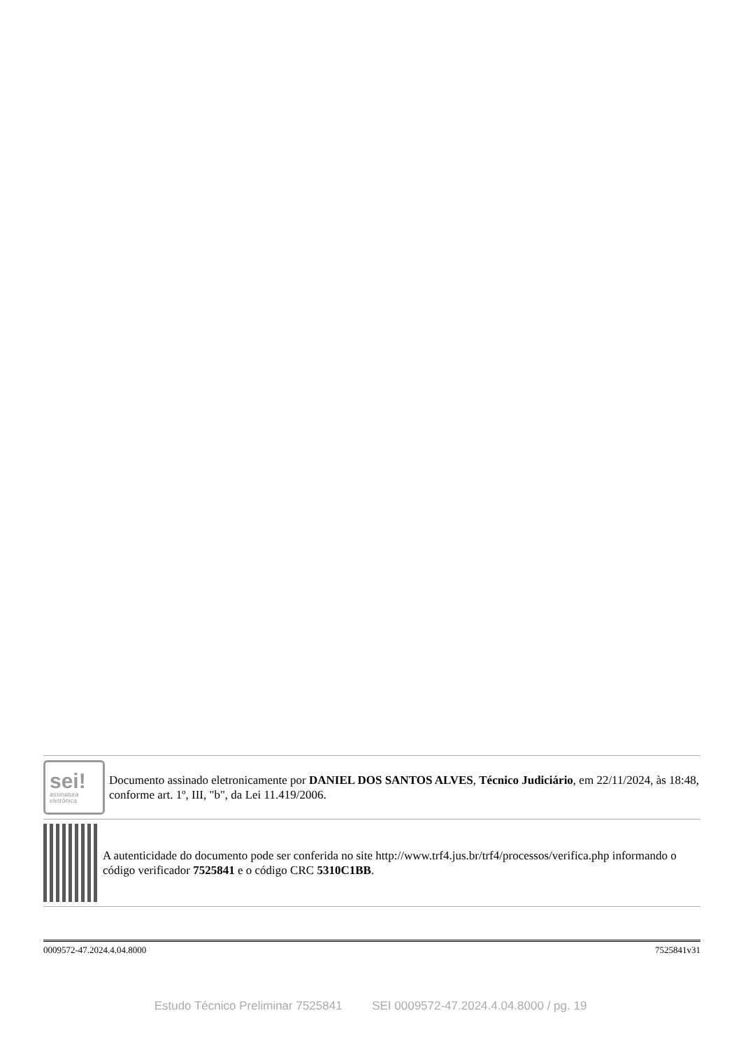sei!
assinatura
eletrônica
Documento assinado eletronicamente por DANIEL DOS SANTOS ALVES, Técnico Judiciário, em 22/11/2024, às 18:48, conforme art. 1º, III, "b", da Lei 11.419/2006.
A autenticidade do documento pode ser conferida no site http://www.trf4.jus.br/trf4/processos/verifica.php informando o código verificador 7525841 e o código CRC 5310C1BB.
0009572-47.2024.4.04.8000 7525841v31
Estudo Técnico Preliminar 7525841 SEI 0009572-47.2024.4.04.8000 / pg. 19